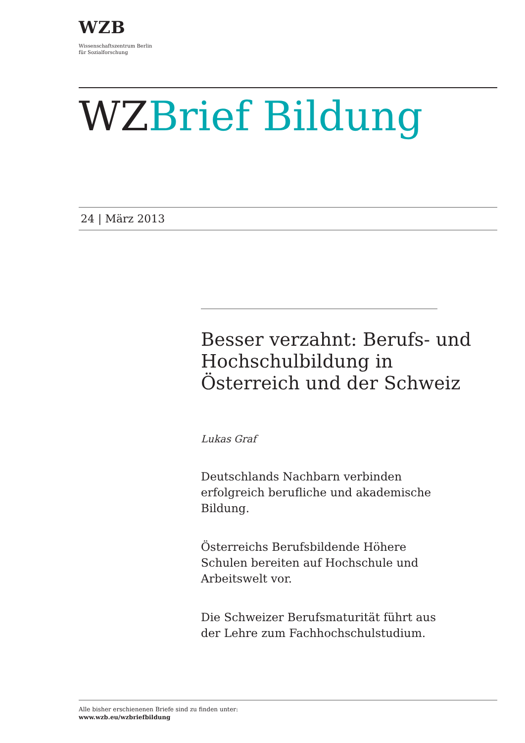WZB
Wissenschaftszentrum Berlin
für Sozialforschung
WZBrief Bildung
24 | März 2013
Besser verzahnt: Berufs- und Hochschulbildung in Österreich und der Schweiz
Lukas Graf
Deutschlands Nachbarn verbinden erfolgreich berufliche und akademische Bildung.
Österreichs Berufsbildende Höhere Schulen bereiten auf Hochschule und Arbeitswelt vor.
Die Schweizer Berufsmaturität führt aus der Lehre zum Fachhochschulstudium.
Alle bisher erschienenen Briefe sind zu finden unter:
www.wzb.eu/wzbriefbildung